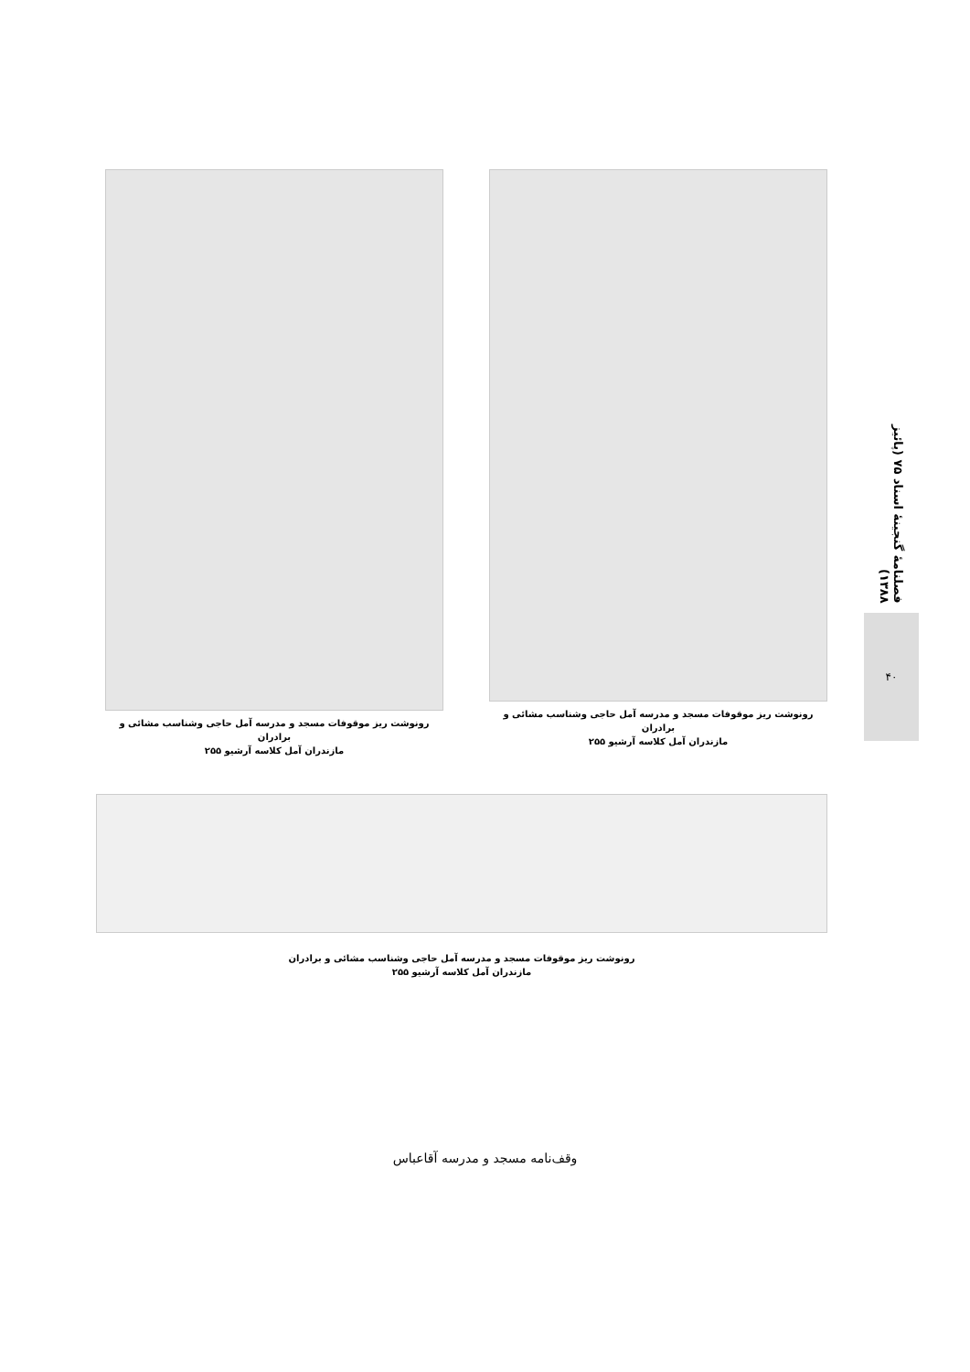فصلنامهٔ گنجینهٔ اسناد ۷۵ (پائیز ۱۳۸۸)
۴۰
رونوشت ریز موقوفات مسجد و مدرسه آمل حاجی وشناسب مشائی و برادران
مازندران آمل کلاسه آرشیو ۲۵۵
رونوشت ریز موقوفات مسجد و مدرسه آمل حاجی وشناسب مشائی و برادران
مازندران آمل کلاسه آرشیو ۲۵۵
رونوشت ریز موقوفات مسجد و مدرسه آمل حاجی وشناسب مشائی و برادران
مازندران آمل کلاسه آرشیو ۲۵۵
وقف‌نامه مسجد و مدرسه آقاعباس